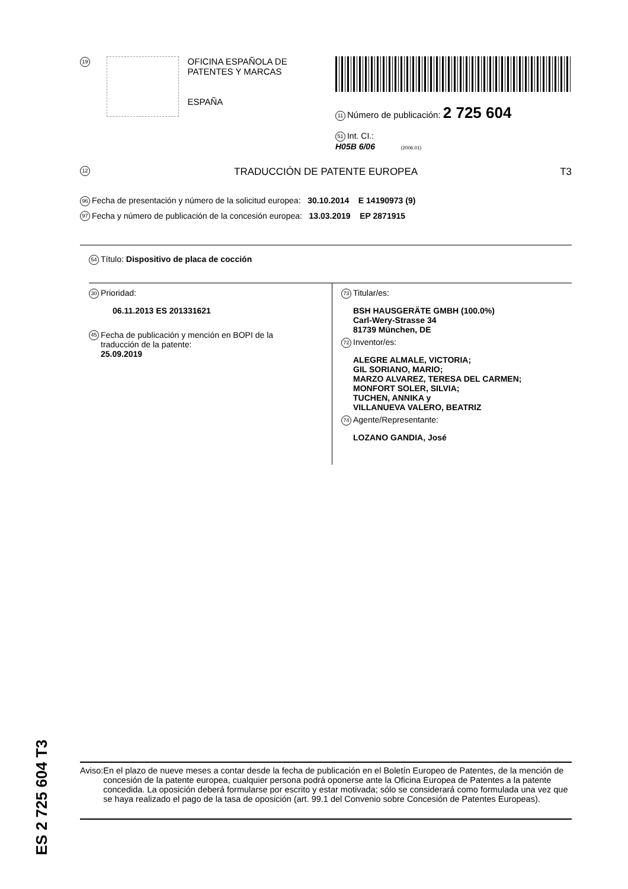19
OFICINA ESPAÑOLA DE
PATENTES Y MARCAS
ESPAÑA
11 Número de publicación: 2 725 604
51 Int. CI.:
H05B 6/06 (2006.01)
12 TRADUCCIÓN DE PATENTE EUROPEA T3
96 Fecha de presentación y número de la solicitud europea: 30.10.2014 E 14190973 (9)
97 Fecha y número de publicación de la concesión europea: 13.03.2019 EP 2871915
54 Título: Dispositivo de placa de cocción
30 Prioridad:
06.11.2013 ES 201331621
45 Fecha de publicación y mención en BOPI de la
traducción de la patente:
25.09.2019
73 Titular/es:
BSH HAUSGERÄTE GMBH (100.0%)
Carl-Wery-Strasse 34
81739 München, DE
72 Inventor/es:
ALEGRE ALMALE, VICTORIA;
GIL SORIANO, MARIO;
MARZO ALVAREZ, TERESA DEL CARMEN;
MONFORT SOLER, SILVIA;
TUCHEN, ANNIKA y
VILLANUEVA VALERO, BEATRIZ
74 Agente/Representante:
LOZANO GANDIA, José
ES 2 725 604 T3
Aviso: En el plazo de nueve meses a contar desde la fecha de publicación en el Boletín Europeo de Patentes, de la mención de concesión de la patente europea, cualquier persona podrá oponerse ante la Oficina Europea de Patentes a la patente concedida. La oposición deberá formularse por escrito y estar motivada; sólo se considerará como formulada una vez que se haya realizado el pago de la tasa de oposición (art. 99.1 del Convenio sobre Concesión de Patentes Europeas).